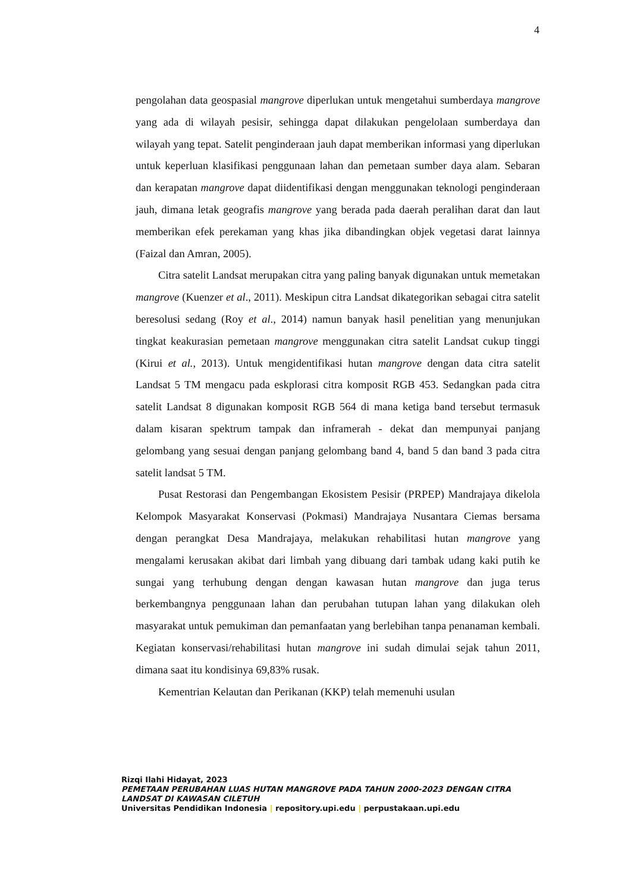4
pengolahan data geospasial mangrove diperlukan untuk mengetahui sumberdaya mangrove yang ada di wilayah pesisir, sehingga dapat dilakukan pengelolaan sumberdaya dan wilayah yang tepat. Satelit penginderaan jauh dapat memberikan informasi yang diperlukan untuk keperluan klasifikasi penggunaan lahan dan pemetaan sumber daya alam. Sebaran dan kerapatan mangrove dapat diidentifikasi dengan menggunakan teknologi penginderaan jauh, dimana letak geografis mangrove yang berada pada daerah peralihan darat dan laut memberikan efek perekaman yang khas jika dibandingkan objek vegetasi darat lainnya (Faizal dan Amran, 2005).
Citra satelit Landsat merupakan citra yang paling banyak digunakan untuk memetakan mangrove (Kuenzer et al., 2011). Meskipun citra Landsat dikategorikan sebagai citra satelit beresolusi sedang (Roy et al., 2014) namun banyak hasil penelitian yang menunjukan tingkat keakurasian pemetaan mangrove menggunakan citra satelit Landsat cukup tinggi (Kirui et al., 2013). Untuk mengidentifikasi hutan mangrove dengan data citra satelit Landsat 5 TM mengacu pada eskplorasi citra komposit RGB 453. Sedangkan pada citra satelit Landsat 8 digunakan komposit RGB 564 di mana ketiga band tersebut termasuk dalam kisaran spektrum tampak dan inframerah - dekat dan mempunyai panjang gelombang yang sesuai dengan panjang gelombang band 4, band 5 dan band 3 pada citra satelit landsat 5 TM.
Pusat Restorasi dan Pengembangan Ekosistem Pesisir (PRPEP) Mandrajaya dikelola Kelompok Masyarakat Konservasi (Pokmasi) Mandrajaya Nusantara Ciemas bersama dengan perangkat Desa Mandrajaya, melakukan rehabilitasi hutan mangrove yang mengalami kerusakan akibat dari limbah yang dibuang dari tambak udang kaki putih ke sungai yang terhubung dengan dengan kawasan hutan mangrove dan juga terus berkembangnya penggunaan lahan dan perubahan tutupan lahan yang dilakukan oleh masyarakat untuk pemukiman dan pemanfaatan yang berlebihan tanpa penanaman kembali. Kegiatan konservasi/rehabilitasi hutan mangrove ini sudah dimulai sejak tahun 2011, dimana saat itu kondisinya 69,83% rusak.
Kementrian Kelautan dan Perikanan (KKP) telah memenuhi usulan
Rizqi Ilahi Hidayat, 2023
PEMETAAN PERUBAHAN LUAS HUTAN MANGROVE PADA TAHUN 2000-2023 DENGAN CITRA LANDSAT DI KAWASAN CILETUH
Universitas Pendidikan Indonesia | repository.upi.edu | perpustakaan.upi.edu